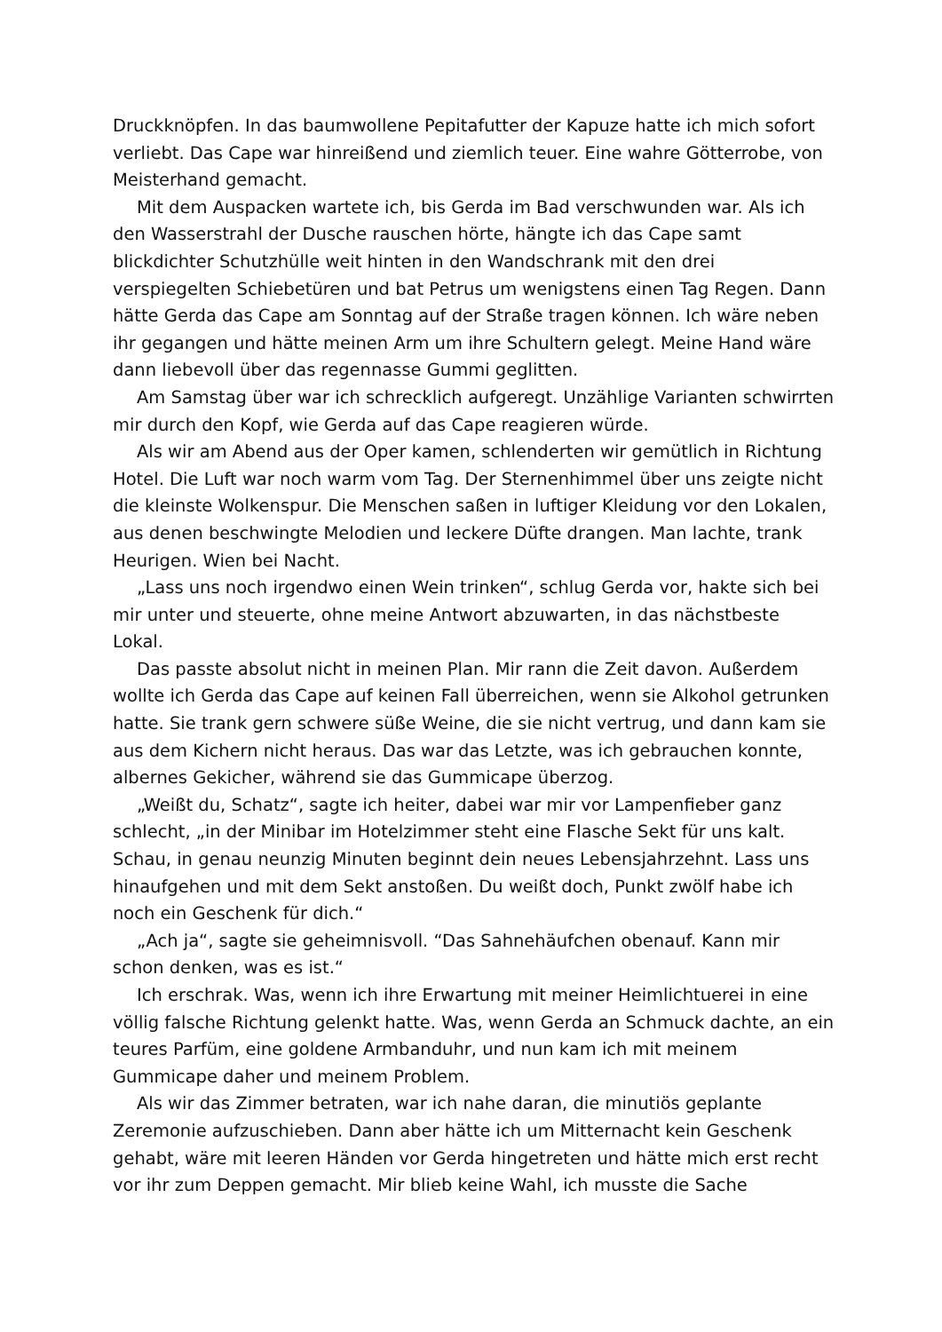Druckknöpfen. In das baumwollene Pepitafutter der Kapuze hatte ich mich sofort verliebt. Das Cape war hinreißend und ziemlich teuer. Eine wahre Götterrobe, von Meisterhand gemacht.
Mit dem Auspacken wartete ich, bis Gerda im Bad verschwunden war. Als ich den Wasserstrahl der Dusche rauschen hörte, hängte ich das Cape samt blickdichter Schutzhülle weit hinten in den Wandschrank mit den drei verspiegelten Schiebetüren und bat Petrus um wenigstens einen Tag Regen. Dann hätte Gerda das Cape am Sonntag auf der Straße tragen können. Ich wäre neben ihr gegangen und hätte meinen Arm um ihre Schultern gelegt. Meine Hand wäre dann liebevoll über das regennasse Gummi geglitten.
Am Samstag über war ich schrecklich aufgeregt. Unzählige Varianten schwirrten mir durch den Kopf, wie Gerda auf das Cape reagieren würde.
Als wir am Abend aus der Oper kamen, schlenderten wir gemütlich in Richtung Hotel. Die Luft war noch warm vom Tag. Der Sternenhimmel über uns zeigte nicht die kleinste Wolkenspur. Die Menschen saßen in luftiger Kleidung vor den Lokalen, aus denen beschwingte Melodien und leckere Düfte drangen. Man lachte, trank Heurigen. Wien bei Nacht.
„Lass uns noch irgendwo einen Wein trinken“, schlug Gerda vor, hakte sich bei mir unter und steuerte, ohne meine Antwort abzuwarten, in das nächstbeste Lokal.
Das passte absolut nicht in meinen Plan. Mir rann die Zeit davon. Außerdem wollte ich Gerda das Cape auf keinen Fall überreichen, wenn sie Alkohol getrunken hatte. Sie trank gern schwere süße Weine, die sie nicht vertrug, und dann kam sie aus dem Kichern nicht heraus. Das war das Letzte, was ich gebrauchen konnte, albernes Gekicher, während sie das Gummicape überzog.
„Weißt du, Schatz“, sagte ich heiter, dabei war mir vor Lampenfieber ganz schlecht, „in der Minibar im Hotelzimmer steht eine Flasche Sekt für uns kalt. Schau, in genau neunzig Minuten beginnt dein neues Lebensjahrzehnt. Lass uns hinaufgehen und mit dem Sekt anstoßen. Du weißt doch, Punkt zwölf habe ich noch ein Geschenk für dich.“
„Ach ja“, sagte sie geheimnisvoll. “Das Sahnehäufchen obenauf. Kann mir schon denken, was es ist.“
Ich erschrak. Was, wenn ich ihre Erwartung mit meiner Heimlichtuerei in eine völlig falsche Richtung gelenkt hatte. Was, wenn Gerda an Schmuck dachte, an ein teures Parfüm, eine goldene Armbanduhr, und nun kam ich mit meinem Gummicape daher und meinem Problem.
Als wir das Zimmer betraten, war ich nahe daran, die minutiös geplante Zeremonie aufzuschieben. Dann aber hätte ich um Mitternacht kein Geschenk gehabt, wäre mit leeren Händen vor Gerda hingetreten und hätte mich erst recht vor ihr zum Deppen gemacht. Mir blieb keine Wahl, ich musste die Sache